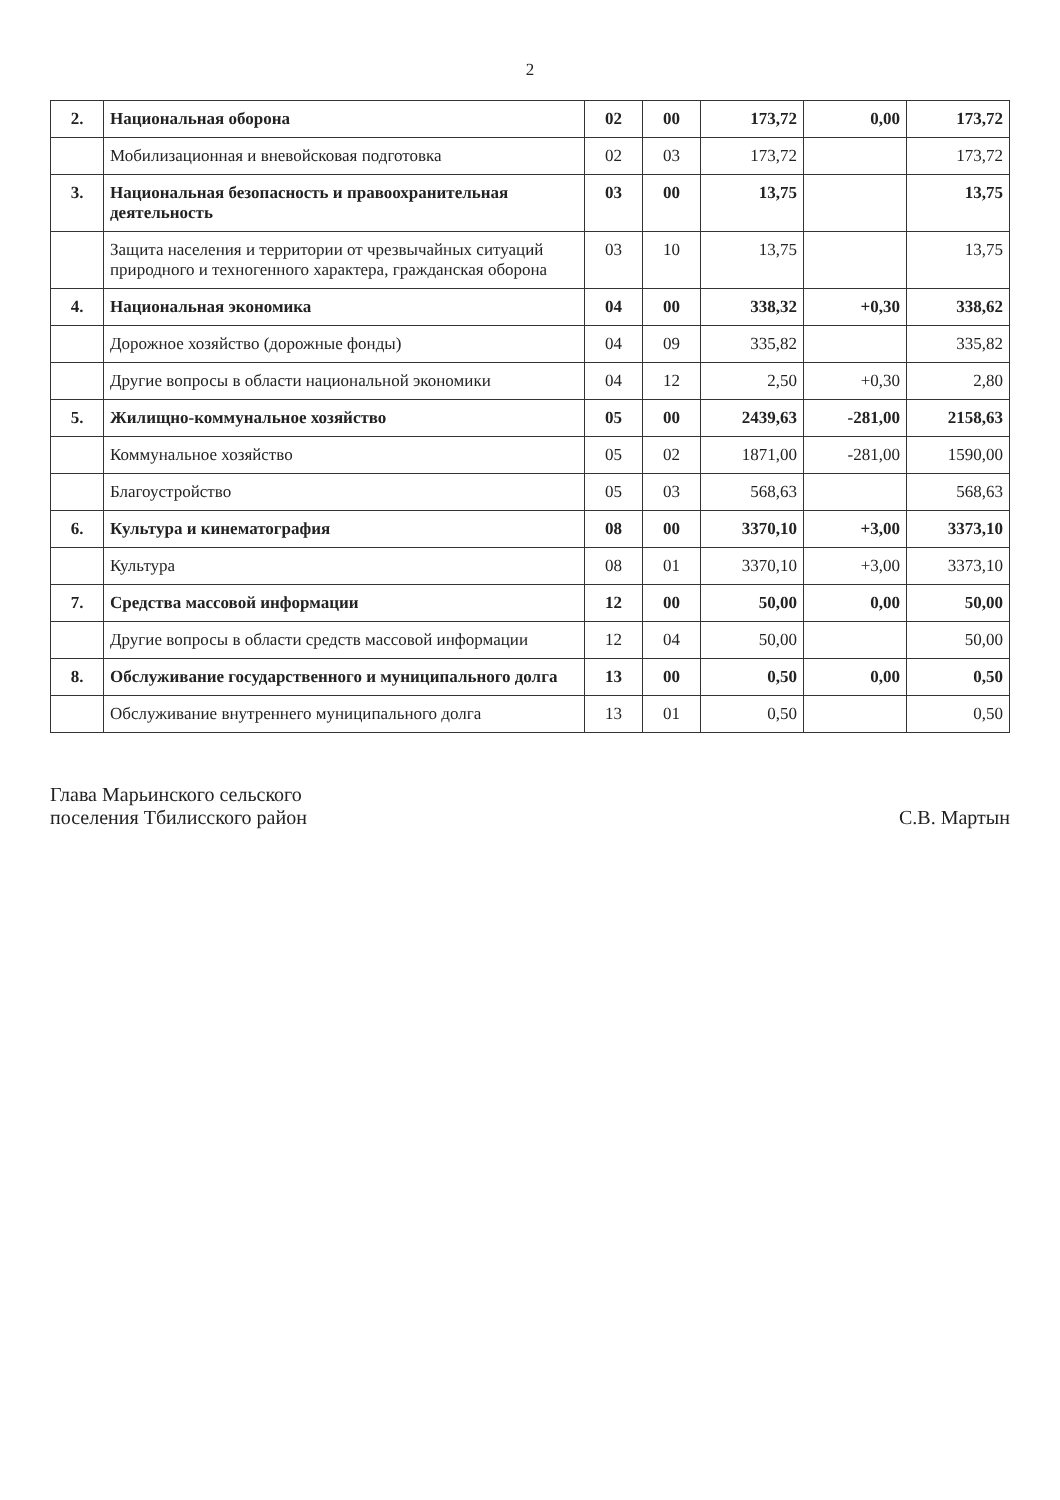2
| 2. | Национальная оборона | 02 | 00 | 173,72 | 0,00 | 173,72 |
| | Мобилизационная и вневойсковая подготовка | 02 | 03 | 173,72 | | 173,72 |
| 3. | Национальная безопасность и правоохранительная деятельность | 03 | 00 | 13,75 | | 13,75 |
| | Защита населения и территории от чрезвычайных ситуаций природного и техногенного характера, гражданская оборона | 03 | 10 | 13,75 | | 13,75 |
| 4. | Национальная экономика | 04 | 00 | 338,32 | +0,30 | 338,62 |
| | Дорожное хозяйство (дорожные фонды) | 04 | 09 | 335,82 | | 335,82 |
| | Другие вопросы в области национальной экономики | 04 | 12 | 2,50 | +0,30 | 2,80 |
| 5. | Жилищно-коммунальное хозяйство | 05 | 00 | 2439,63 | -281,00 | 2158,63 |
| | Коммунальное хозяйство | 05 | 02 | 1871,00 | -281,00 | 1590,00 |
| | Благоустройство | 05 | 03 | 568,63 | | 568,63 |
| 6. | Культура и кинематография | 08 | 00 | 3370,10 | +3,00 | 3373,10 |
| | Культура | 08 | 01 | 3370,10 | +3,00 | 3373,10 |
| 7. | Средства массовой информации | 12 | 00 | 50,00 | 0,00 | 50,00 |
| | Другие вопросы в области средств массовой информации | 12 | 04 | 50,00 | | 50,00 |
| 8. | Обслуживание государственного и муниципального долга | 13 | 00 | 0,50 | 0,00 | 0,50 |
| | Обслуживание внутреннего муниципального долга | 13 | 01 | 0,50 | | 0,50 |
Глава Марьинского сельского
поселения Тбилисского район
С.В. Мартын